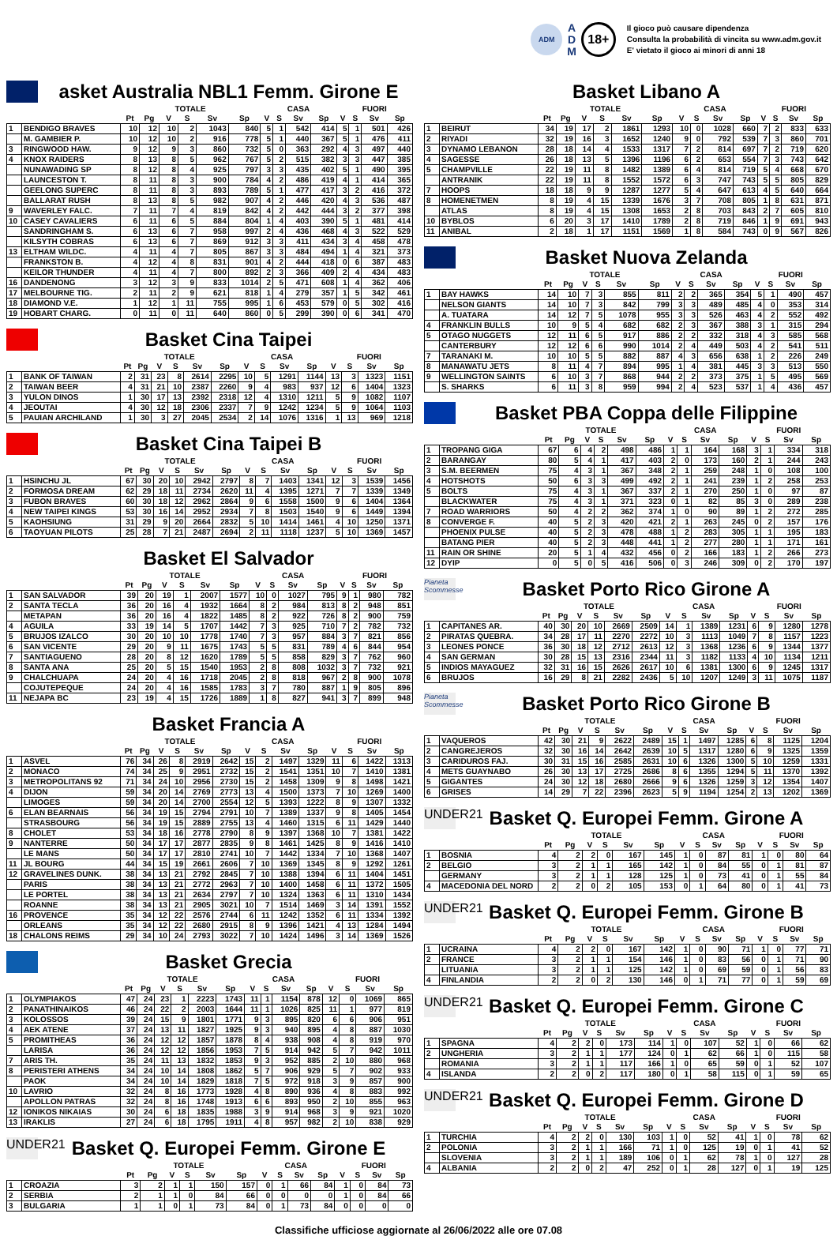ADM
A
D
M
18+
Il gioco può causare dipendenza
Consulta la probabilità di vincita su www.adm.gov.it
E' vietato il gioco ai minori di anni 18
asket Australia NBL1 Femm. Girone E
| | | TOTALE | | | | | | CASA | | | | FUORI | | | |
| --- | --- | --- | --- | --- | --- | --- | --- | --- | --- | --- | --- | --- | --- | --- | --- |
| | | Pt | Pg | V | S | Sv | Sp | V | S | Sv | Sp | V | S | Sv | Sp |
| 1 | BENDIGO BRAVES | 10 | 12 | 10 | 2 | 1043 | 840 | 5 | 1 | 542 | 414 | 5 | 1 | 501 | 426 |
| | M. GAMBIER P. | 10 | 12 | 10 | 2 | 916 | 778 | 5 | 1 | 440 | 367 | 5 | 1 | 476 | 411 |
| 3 | RINGWOOD HAW. | 9 | 12 | 9 | 3 | 860 | 732 | 5 | 0 | 363 | 292 | 4 | 3 | 497 | 440 |
| 4 | KNOX RAIDERS | 8 | 13 | 8 | 5 | 962 | 767 | 5 | 2 | 515 | 382 | 3 | 3 | 447 | 385 |
| | NUNAWADING SP | 8 | 12 | 8 | 4 | 925 | 797 | 3 | 3 | 435 | 402 | 5 | 1 | 490 | 395 |
| | LAUNCESTON T. | 8 | 11 | 8 | 3 | 900 | 784 | 4 | 2 | 486 | 419 | 4 | 1 | 414 | 365 |
| | GEELONG SUPERC | 8 | 11 | 8 | 3 | 893 | 789 | 5 | 1 | 477 | 417 | 3 | 2 | 416 | 372 |
| | BALLARAT RUSH | 8 | 13 | 8 | 5 | 982 | 907 | 4 | 2 | 446 | 420 | 4 | 3 | 536 | 487 |
| 9 | WAVERLEY FALC. | 7 | 11 | 7 | 4 | 819 | 842 | 4 | 2 | 442 | 444 | 3 | 2 | 377 | 398 |
| 10 | CASEY CAVALIERS | 6 | 11 | 6 | 5 | 884 | 804 | 1 | 4 | 403 | 390 | 5 | 1 | 481 | 414 |
| | SANDRINGHAM S. | 6 | 13 | 6 | 7 | 958 | 997 | 2 | 4 | 436 | 468 | 4 | 3 | 522 | 529 |
| | KILSYTH COBRAS | 6 | 13 | 6 | 7 | 869 | 912 | 3 | 3 | 411 | 434 | 3 | 4 | 458 | 478 |
| 13 | ELTHAM WILDC. | 4 | 11 | 4 | 7 | 805 | 867 | 3 | 3 | 484 | 494 | 1 | 4 | 321 | 373 |
| | FRANKSTON B. | 4 | 12 | 4 | 8 | 831 | 901 | 4 | 2 | 444 | 418 | 0 | 6 | 387 | 483 |
| | KEILOR THUNDER | 4 | 11 | 4 | 7 | 800 | 892 | 2 | 3 | 366 | 409 | 2 | 4 | 434 | 483 |
| 16 | DANDENONG | 3 | 12 | 3 | 9 | 833 | 1014 | 2 | 5 | 471 | 608 | 1 | 4 | 362 | 406 |
| 17 | MELBOURNE TIG. | 2 | 11 | 2 | 9 | 621 | 818 | 1 | 4 | 279 | 357 | 1 | 5 | 342 | 461 |
| 18 | DIAMOND V.E. | 1 | 12 | 1 | 11 | 755 | 995 | 1 | 6 | 453 | 579 | 0 | 5 | 302 | 416 |
| 19 | HOBART CHARG. | 0 | 11 | 0 | 11 | 640 | 860 | 0 | 5 | 299 | 390 | 0 | 6 | 341 | 470 |
Basket Cina Taipei
| | | TOTALE | | | | | | CASA | | | | FUORI | | | |
| --- | --- | --- | --- | --- | --- | --- | --- | --- | --- | --- | --- | --- | --- | --- | --- |
| | | Pt | Pg | V | S | Sv | Sp | V | S | Sv | Sp | V | S | Sv | Sp |
| 1 | BANK OF TAIWAN | 2 | 31 | 23 | 8 | 2614 | 2295 | 10 | 5 | 1291 | 1144 | 13 | 3 | 1323 | 1151 |
| 2 | TAIWAN BEER | 4 | 31 | 21 | 10 | 2387 | 2260 | 9 | 4 | 983 | 937 | 12 | 6 | 1404 | 1323 |
| 3 | YULON DINOS | 1 | 30 | 17 | 13 | 2392 | 2318 | 12 | 4 | 1310 | 1211 | 5 | 9 | 1082 | 1107 |
| 4 | JEOUTAI | 4 | 30 | 12 | 18 | 2306 | 2337 | 7 | 9 | 1242 | 1234 | 5 | 9 | 1064 | 1103 |
| 5 | PAUIAN ARCHILAND | 1 | 30 | 3 | 27 | 2045 | 2534 | 2 | 14 | 1076 | 1316 | 1 | 13 | 969 | 1218 |
Basket Cina Taipei B
| | | TOTALE | | | | | | CASA | | | | FUORI | | | |
| --- | --- | --- | --- | --- | --- | --- | --- | --- | --- | --- | --- | --- | --- | --- | --- |
| | | Pt | Pg | V | S | Sv | Sp | V | S | Sv | Sp | V | S | Sv | Sp |
| 1 | HSINCHU JL | 67 | 30 | 20 | 10 | 2942 | 2797 | 8 | 7 | 1403 | 1341 | 12 | 3 | 1539 | 1456 |
| 2 | FORMOSA DREAM | 62 | 29 | 18 | 11 | 2734 | 2620 | 11 | 4 | 1395 | 1271 | 7 | 7 | 1339 | 1349 |
| 3 | FUBON BRAVES | 60 | 30 | 18 | 12 | 2962 | 2864 | 9 | 6 | 1558 | 1500 | 9 | 6 | 1404 | 1364 |
| 4 | NEW TAIPEI KINGS | 53 | 30 | 16 | 14 | 2952 | 2934 | 7 | 8 | 1503 | 1540 | 9 | 6 | 1449 | 1394 |
| 5 | KAOHSIUNG | 31 | 29 | 9 | 20 | 2664 | 2832 | 5 | 10 | 1414 | 1461 | 4 | 10 | 1250 | 1371 |
| 6 | TAOYUAN PILOTS | 25 | 28 | 7 | 21 | 2487 | 2694 | 2 | 11 | 1118 | 1237 | 5 | 10 | 1369 | 1457 |
Basket El Salvador
| | | TOTALE | | | | | | CASA | | | | FUORI | | | |
| --- | --- | --- | --- | --- | --- | --- | --- | --- | --- | --- | --- | --- | --- | --- | --- |
| | | Pt | Pg | V | S | Sv | Sp | V | S | Sv | Sp | V | S | Sv | Sp |
| 1 | SAN SALVADOR | 39 | 20 | 19 | 1 | 2007 | 1577 | 10 | 0 | 1027 | 795 | 9 | 1 | 980 | 782 |
| 2 | SANTA TECLA | 36 | 20 | 16 | 4 | 1932 | 1664 | 8 | 2 | 984 | 813 | 8 | 2 | 948 | 851 |
| | METAPAN | 36 | 20 | 16 | 4 | 1822 | 1485 | 8 | 2 | 922 | 726 | 8 | 2 | 900 | 759 |
| 4 | AGUILA | 33 | 19 | 14 | 5 | 1707 | 1442 | 7 | 3 | 925 | 710 | 7 | 2 | 782 | 732 |
| 5 | BRUJOS IZALCO | 30 | 20 | 10 | 10 | 1778 | 1740 | 7 | 3 | 957 | 884 | 3 | 7 | 821 | 856 |
| 6 | SAN VICENTE | 29 | 20 | 9 | 11 | 1675 | 1743 | 5 | 5 | 831 | 789 | 4 | 6 | 844 | 954 |
| 7 | SANTIAGUENO | 28 | 20 | 8 | 12 | 1620 | 1789 | 5 | 5 | 858 | 829 | 3 | 7 | 762 | 960 |
| 8 | SANTA ANA | 25 | 20 | 5 | 15 | 1540 | 1953 | 2 | 8 | 808 | 1032 | 3 | 7 | 732 | 921 |
| 9 | CHALCHUAPA | 24 | 20 | 4 | 16 | 1718 | 2045 | 2 | 8 | 818 | 967 | 2 | 8 | 900 | 1078 |
| | COJUTEPEQUE | 24 | 20 | 4 | 16 | 1585 | 1783 | 3 | 7 | 780 | 887 | 1 | 9 | 805 | 896 |
| 11 | NEJAPA BC | 23 | 19 | 4 | 15 | 1726 | 1889 | 1 | 8 | 827 | 941 | 3 | 7 | 899 | 948 |
Basket Francia A
| | | TOTALE | | | | | | CASA | | | | FUORI | | | |
| --- | --- | --- | --- | --- | --- | --- | --- | --- | --- | --- | --- | --- | --- | --- | --- |
| | | Pt | Pg | V | S | Sv | Sp | V | S | Sv | Sp | V | S | Sv | Sp |
| 1 | ASVEL | 76 | 34 | 26 | 8 | 2919 | 2642 | 15 | 2 | 1497 | 1329 | 11 | 6 | 1422 | 1313 |
| 2 | MONACO | 74 | 34 | 25 | 9 | 2951 | 2732 | 15 | 2 | 1541 | 1351 | 10 | 7 | 1410 | 1381 |
| 3 | METROPOLITANS 92 | 71 | 34 | 24 | 10 | 2956 | 2730 | 15 | 2 | 1458 | 1309 | 9 | 8 | 1498 | 1421 |
| 4 | DIJON | 59 | 34 | 20 | 14 | 2769 | 2773 | 13 | 4 | 1500 | 1373 | 7 | 10 | 1269 | 1400 |
| | LIMOGES | 59 | 34 | 20 | 14 | 2700 | 2554 | 12 | 5 | 1393 | 1222 | 8 | 9 | 1307 | 1332 |
| 6 | ELAN BEARNAIS | 56 | 34 | 19 | 15 | 2794 | 2791 | 10 | 7 | 1389 | 1337 | 9 | 8 | 1405 | 1454 |
| | STRASBOURG | 56 | 34 | 19 | 15 | 2889 | 2755 | 13 | 4 | 1460 | 1315 | 6 | 11 | 1429 | 1440 |
| 8 | CHOLET | 53 | 34 | 18 | 16 | 2778 | 2790 | 8 | 9 | 1397 | 1368 | 10 | 7 | 1381 | 1422 |
| 9 | NANTERRE | 50 | 34 | 17 | 17 | 2877 | 2835 | 9 | 8 | 1461 | 1425 | 8 | 9 | 1416 | 1410 |
| | LE MANS | 50 | 34 | 17 | 17 | 2810 | 2741 | 10 | 7 | 1442 | 1334 | 7 | 10 | 1368 | 1407 |
| 11 | JL BOURG | 44 | 34 | 15 | 19 | 2661 | 2606 | 7 | 10 | 1369 | 1345 | 8 | 9 | 1292 | 1261 |
| 12 | GRAVELINES DUNK. | 38 | 34 | 13 | 21 | 2792 | 2845 | 7 | 10 | 1388 | 1394 | 6 | 11 | 1404 | 1451 |
| | PARIS | 38 | 34 | 13 | 21 | 2772 | 2963 | 7 | 10 | 1400 | 1458 | 6 | 11 | 1372 | 1505 |
| | LE PORTEL | 38 | 34 | 13 | 21 | 2634 | 2797 | 7 | 10 | 1324 | 1363 | 6 | 11 | 1310 | 1434 |
| | ROANNE | 38 | 34 | 13 | 21 | 2905 | 3021 | 10 | 7 | 1514 | 1469 | 3 | 14 | 1391 | 1552 |
| 16 | PROVENCE | 35 | 34 | 12 | 22 | 2576 | 2744 | 6 | 11 | 1242 | 1352 | 6 | 11 | 1334 | 1392 |
| | ORLEANS | 35 | 34 | 12 | 22 | 2680 | 2915 | 8 | 9 | 1396 | 1421 | 4 | 13 | 1284 | 1494 |
| 18 | CHALONS REIMS | 29 | 34 | 10 | 24 | 2793 | 3022 | 7 | 10 | 1424 | 1496 | 3 | 14 | 1369 | 1526 |
Basket Grecia
| | | TOTALE | | | | | | CASA | | | | FUORI | | | |
| --- | --- | --- | --- | --- | --- | --- | --- | --- | --- | --- | --- | --- | --- | --- | --- |
| | | Pt | Pg | V | S | Sv | Sp | V | S | Sv | Sp | V | S | Sv | Sp |
| 1 | OLYMPIAKOS | 47 | 24 | 23 | 1 | 2223 | 1743 | 11 | 1 | 1154 | 878 | 12 | 0 | 1069 | 865 |
| 2 | PANATHINAIKOS | 46 | 24 | 22 | 2 | 2003 | 1644 | 11 | 1 | 1026 | 825 | 11 | 1 | 977 | 819 |
| 3 | KOLOSSOS | 39 | 24 | 15 | 9 | 1801 | 1771 | 9 | 3 | 895 | 820 | 6 | 6 | 906 | 951 |
| 4 | AEK ATENE | 37 | 24 | 13 | 11 | 1827 | 1925 | 9 | 3 | 940 | 895 | 4 | 8 | 887 | 1030 |
| 5 | PROMITHEAS | 36 | 24 | 12 | 12 | 1857 | 1878 | 8 | 4 | 938 | 908 | 4 | 8 | 919 | 970 |
| | LARISA | 36 | 24 | 12 | 12 | 1856 | 1953 | 7 | 5 | 914 | 942 | 5 | 7 | 942 | 1011 |
| 7 | ARIS TH. | 35 | 24 | 11 | 13 | 1832 | 1853 | 9 | 3 | 952 | 885 | 2 | 10 | 880 | 968 |
| 8 | PERISTERI ATHENS | 34 | 24 | 10 | 14 | 1808 | 1862 | 5 | 7 | 906 | 929 | 5 | 7 | 902 | 933 |
| | PAOK | 34 | 24 | 10 | 14 | 1829 | 1818 | 7 | 5 | 972 | 918 | 3 | 9 | 857 | 900 |
| 10 | LAVRIO | 32 | 24 | 8 | 16 | 1773 | 1928 | 4 | 8 | 890 | 936 | 4 | 8 | 883 | 992 |
| | APOLLON PATRAS | 32 | 24 | 8 | 16 | 1748 | 1913 | 6 | 6 | 893 | 950 | 2 | 10 | 855 | 963 |
| 12 | IONIKOS NIKAIAS | 30 | 24 | 6 | 18 | 1835 | 1988 | 3 | 9 | 914 | 968 | 3 | 9 | 921 | 1020 |
| 13 | IRAKLIS | 27 | 24 | 6 | 18 | 1795 | 1911 | 4 | 8 | 957 | 982 | 2 | 10 | 838 | 929 |
UNDER21
Basket Q. Europei Femm. Girone E
| | | TOTALE | | | | | | CASA | | | | FUORI | | | |
| --- | --- | --- | --- | --- | --- | --- | --- | --- | --- | --- | --- | --- | --- | --- | --- |
| | | Pt | Pg | V | S | Sv | Sp | V | S | Sv | Sp | V | S | Sv | Sp |
| 1 | CROAZIA | 3 | 2 | 1 | 1 | 150 | 157 | 0 | 1 | 66 | 84 | 1 | 0 | 84 | 73 |
| 2 | SERBIA | 2 | 1 | 1 | 0 | 84 | 66 | 0 | 0 | 0 | 0 | 1 | 0 | 84 | 66 |
| 3 | BULGARIA | 1 | 1 | 0 | 1 | 73 | 84 | 0 | 1 | 73 | 84 | 0 | 0 | 0 | 0 |
Basket Libano A
| | | TOTALE | | | | | | CASA | | | | FUORI | | | |
| --- | --- | --- | --- | --- | --- | --- | --- | --- | --- | --- | --- | --- | --- | --- | --- |
| | | Pt | Pg | V | S | Sv | Sp | V | S | Sv | Sp | V | S | Sv | Sp |
| 1 | BEIRUT | 34 | 19 | 17 | 2 | 1861 | 1293 | 10 | 0 | 1028 | 660 | 7 | 2 | 833 | 633 |
| 2 | RIYADI | 32 | 19 | 16 | 3 | 1652 | 1240 | 9 | 0 | 792 | 539 | 7 | 3 | 860 | 701 |
| 3 | DYNAMO LEBANON | 28 | 18 | 14 | 4 | 1533 | 1317 | 7 | 2 | 814 | 697 | 7 | 2 | 719 | 620 |
| 4 | SAGESSE | 26 | 18 | 13 | 5 | 1396 | 1196 | 6 | 2 | 653 | 554 | 7 | 3 | 743 | 642 |
| 5 | CHAMPVILLE | 22 | 19 | 11 | 8 | 1482 | 1389 | 6 | 4 | 814 | 719 | 5 | 4 | 668 | 670 |
| | ANTRANIK | 22 | 19 | 11 | 8 | 1552 | 1572 | 6 | 3 | 747 | 743 | 5 | 5 | 805 | 829 |
| 7 | HOOPS | 18 | 18 | 9 | 9 | 1287 | 1277 | 5 | 4 | 647 | 613 | 4 | 5 | 640 | 664 |
| 8 | HOMENETMEN | 8 | 19 | 4 | 15 | 1339 | 1676 | 3 | 7 | 708 | 805 | 1 | 8 | 631 | 871 |
| | ATLAS | 8 | 19 | 4 | 15 | 1308 | 1653 | 2 | 8 | 703 | 843 | 2 | 7 | 605 | 810 |
| 10 | BYBLOS | 6 | 20 | 3 | 17 | 1410 | 1789 | 2 | 8 | 719 | 846 | 1 | 9 | 691 | 943 |
| 11 | ANIBAL | 2 | 18 | 1 | 17 | 1151 | 1569 | 1 | 8 | 584 | 743 | 0 | 9 | 567 | 826 |
Basket Nuova Zelanda
| | | TOTALE | | | | | | CASA | | | | FUORI | | | |
| --- | --- | --- | --- | --- | --- | --- | --- | --- | --- | --- | --- | --- | --- | --- | --- |
| | | Pt | Pg | V | S | Sv | Sp | V | S | Sv | Sp | V | S | Sv | Sp |
| 1 | BAY HAWKS | 14 | 10 | 7 | 3 | 855 | 811 | 2 | 2 | 365 | 354 | 5 | 1 | 490 | 457 |
| | NELSON GIANTS | 14 | 10 | 7 | 3 | 842 | 799 | 3 | 3 | 489 | 485 | 4 | 0 | 353 | 314 |
| | A. TUATARA | 14 | 12 | 7 | 5 | 1078 | 955 | 3 | 3 | 526 | 463 | 4 | 2 | 552 | 492 |
| 4 | FRANKLIN BULLS | 10 | 9 | 5 | 4 | 682 | 682 | 2 | 3 | 367 | 388 | 3 | 1 | 315 | 294 |
| 5 | OTAGO NUGGETS | 12 | 11 | 6 | 5 | 917 | 886 | 2 | 2 | 332 | 318 | 4 | 3 | 585 | 568 |
| | CANTERBURY | 12 | 12 | 6 | 6 | 990 | 1014 | 2 | 4 | 449 | 503 | 4 | 2 | 541 | 511 |
| 7 | TARANAKI M. | 10 | 10 | 5 | 5 | 882 | 887 | 4 | 3 | 656 | 638 | 1 | 2 | 226 | 249 |
| 8 | MANAWATU JETS | 8 | 11 | 4 | 7 | 894 | 995 | 1 | 4 | 381 | 445 | 3 | 3 | 513 | 550 |
| 9 | WELLINGTON SAINTS | 6 | 10 | 3 | 7 | 868 | 944 | 2 | 2 | 373 | 375 | 1 | 5 | 495 | 569 |
| | S. SHARKS | 6 | 11 | 3 | 8 | 959 | 994 | 2 | 4 | 523 | 537 | 1 | 4 | 436 | 457 |
Basket PBA Coppa delle Filippine
| | | TOTALE | | | | | | CASA | | | | FUORI | | | |
| --- | --- | --- | --- | --- | --- | --- | --- | --- | --- | --- | --- | --- | --- | --- | --- |
| | | Pt | Pg | V | S | Sv | Sp | V | S | Sv | Sp | V | S | Sv | Sp |
| 1 | TROPANG GIGA | 67 | 6 | 4 | 2 | 498 | 486 | 1 | 1 | 164 | 168 | 3 | 1 | 334 | 318 |
| 2 | BARANGAY | 80 | 5 | 4 | 1 | 417 | 403 | 2 | 0 | 173 | 160 | 2 | 1 | 244 | 243 |
| 3 | S.M. BEERMEN | 75 | 4 | 3 | 1 | 367 | 348 | 2 | 1 | 259 | 248 | 1 | 0 | 108 | 100 |
| 4 | HOTSHOTS | 50 | 6 | 3 | 3 | 499 | 492 | 2 | 1 | 241 | 239 | 1 | 2 | 258 | 253 |
| 5 | BOLTS | 75 | 4 | 3 | 1 | 367 | 337 | 2 | 1 | 270 | 250 | 1 | 0 | 97 | 87 |
| | BLACKWATER | 75 | 4 | 3 | 1 | 371 | 323 | 0 | 1 | 82 | 85 | 3 | 0 | 289 | 238 |
| 7 | ROAD WARRIORS | 50 | 4 | 2 | 2 | 362 | 374 | 1 | 0 | 90 | 89 | 1 | 2 | 272 | 285 |
| 8 | CONVERGE F. | 40 | 5 | 2 | 3 | 420 | 421 | 2 | 1 | 263 | 245 | 0 | 2 | 157 | 176 |
| | PHOENIX PULSE | 40 | 5 | 2 | 3 | 478 | 488 | 1 | 2 | 283 | 305 | 1 | 1 | 195 | 183 |
| | BATANG PIER | 40 | 5 | 2 | 3 | 448 | 441 | 1 | 2 | 277 | 280 | 1 | 1 | 171 | 161 |
| 11 | RAIN OR SHINE | 20 | 5 | 1 | 4 | 432 | 456 | 0 | 2 | 166 | 183 | 1 | 2 | 266 | 273 |
| 12 | DYIP | 0 | 5 | 0 | 5 | 416 | 506 | 0 | 3 | 246 | 309 | 0 | 2 | 170 | 197 |
Pianeta Scommesse
Basket Porto Rico Girone A
| | | TOTALE | | | | | | CASA | | | | FUORI | | | |
| --- | --- | --- | --- | --- | --- | --- | --- | --- | --- | --- | --- | --- | --- | --- | --- |
| | | Pt | Pg | V | S | Sv | Sp | V | S | Sv | Sp | V | S | Sv | Sp |
| 1 | CAPITANES AR. | 40 | 30 | 20 | 10 | 2669 | 2509 | 14 | 1 | 1389 | 1231 | 6 | 9 | 1280 | 1278 |
| 2 | PIRATAS QUEBRA. | 34 | 28 | 17 | 11 | 2270 | 2272 | 10 | 3 | 1113 | 1049 | 7 | 8 | 1157 | 1223 |
| 3 | LEONES PONCE | 36 | 30 | 18 | 12 | 2712 | 2613 | 12 | 3 | 1368 | 1236 | 6 | 9 | 1344 | 1377 |
| 4 | SAN GERMAN | 30 | 28 | 15 | 13 | 2316 | 2344 | 11 | 3 | 1182 | 1133 | 4 | 10 | 1134 | 1211 |
| 5 | INDIOS MAYAGUEZ | 32 | 31 | 16 | 15 | 2626 | 2617 | 10 | 6 | 1381 | 1300 | 6 | 9 | 1245 | 1317 |
| 6 | BRUJOS | 16 | 29 | 8 | 21 | 2282 | 2436 | 5 | 10 | 1207 | 1249 | 3 | 11 | 1075 | 1187 |
Pianeta Scommesse
Basket Porto Rico Girone B
| | | TOTALE | | | | | | CASA | | | | FUORI | | | |
| --- | --- | --- | --- | --- | --- | --- | --- | --- | --- | --- | --- | --- | --- | --- | --- |
| | | Pt | Pg | V | S | Sv | Sp | V | S | Sv | Sp | V | S | Sv | Sp |
| 1 | VAQUEROS | 42 | 30 | 21 | 9 | 2622 | 2489 | 15 | 1 | 1497 | 1285 | 6 | 8 | 1125 | 1204 |
| 2 | CANGREJEROS | 32 | 30 | 16 | 14 | 2642 | 2639 | 10 | 5 | 1317 | 1280 | 6 | 9 | 1325 | 1359 |
| 3 | CARIDUROS FAJ. | 30 | 31 | 15 | 16 | 2585 | 2631 | 10 | 6 | 1326 | 1300 | 5 | 10 | 1259 | 1331 |
| 4 | METS GUAYNABO | 26 | 30 | 13 | 17 | 2725 | 2686 | 8 | 6 | 1355 | 1294 | 5 | 11 | 1370 | 1392 |
| 5 | GIGANTES | 24 | 30 | 12 | 18 | 2680 | 2666 | 9 | 6 | 1326 | 1259 | 3 | 12 | 1354 | 1407 |
| 6 | GRISES | 14 | 29 | 7 | 22 | 2396 | 2623 | 5 | 9 | 1194 | 1254 | 2 | 13 | 1202 | 1369 |
UNDER21
Basket Q. Europei Femm. Girone A
| | | TOTALE | | | | | | CASA | | | | FUORI | | | |
| --- | --- | --- | --- | --- | --- | --- | --- | --- | --- | --- | --- | --- | --- | --- | --- |
| | | Pt | Pg | V | S | Sv | Sp | V | S | Sv | Sp | V | S | Sv | Sp |
| 1 | BOSNIA | 4 | 2 | 2 | 0 | 167 | 145 | 1 | 0 | 87 | 81 | 1 | 0 | 80 | 64 |
| 2 | BELGIO | 3 | 2 | 1 | 1 | 165 | 142 | 1 | 0 | 84 | 55 | 0 | 1 | 81 | 87 |
| | GERMANY | 3 | 2 | 1 | 1 | 128 | 125 | 1 | 0 | 73 | 41 | 0 | 1 | 55 | 84 |
| 4 | MACEDONIA DEL NORD | 2 | 2 | 0 | 2 | 105 | 153 | 0 | 1 | 64 | 80 | 0 | 1 | 41 | 73 |
UNDER21
Basket Q. Europei Femm. Girone B
| | | TOTALE | | | | | | CASA | | | | FUORI | | | |
| --- | --- | --- | --- | --- | --- | --- | --- | --- | --- | --- | --- | --- | --- | --- | --- |
| | | Pt | Pg | V | S | Sv | Sp | V | S | Sv | Sp | V | S | Sv | Sp |
| 1 | UCRAINA | 4 | 2 | 2 | 0 | 167 | 142 | 1 | 0 | 90 | 71 | 1 | 0 | 77 | 71 |
| 2 | FRANCE | 3 | 2 | 1 | 1 | 154 | 146 | 1 | 0 | 83 | 56 | 0 | 1 | 71 | 90 |
| | LITUANIA | 3 | 2 | 1 | 1 | 125 | 142 | 1 | 0 | 69 | 59 | 0 | 1 | 56 | 83 |
| 4 | FINLANDIA | 2 | 2 | 0 | 2 | 130 | 146 | 0 | 1 | 71 | 77 | 0 | 1 | 59 | 69 |
UNDER21
Basket Q. Europei Femm. Girone C
| | | TOTALE | | | | | | CASA | | | | FUORI | | | |
| --- | --- | --- | --- | --- | --- | --- | --- | --- | --- | --- | --- | --- | --- | --- | --- |
| | | Pt | Pg | V | S | Sv | Sp | V | S | Sv | Sp | V | S | Sv | Sp |
| 1 | SPAGNA | 4 | 2 | 2 | 0 | 173 | 114 | 1 | 0 | 107 | 52 | 1 | 0 | 66 | 62 |
| 2 | UNGHERIA | 3 | 2 | 1 | 1 | 177 | 124 | 0 | 1 | 62 | 66 | 1 | 0 | 115 | 58 |
| | ROMANIA | 3 | 2 | 1 | 1 | 117 | 166 | 1 | 0 | 65 | 59 | 0 | 1 | 52 | 107 |
| 4 | ISLANDA | 2 | 2 | 0 | 2 | 117 | 180 | 0 | 1 | 58 | 115 | 0 | 1 | 59 | 65 |
UNDER21
Basket Q. Europei Femm. Girone D
| | | TOTALE | | | | | | CASA | | | | FUORI | | | |
| --- | --- | --- | --- | --- | --- | --- | --- | --- | --- | --- | --- | --- | --- | --- | --- |
| | | Pt | Pg | V | S | Sv | Sp | V | S | Sv | Sp | V | S | Sv | Sp |
| 1 | TURCHIA | 4 | 2 | 2 | 0 | 130 | 103 | 1 | 0 | 52 | 41 | 1 | 0 | 78 | 62 |
| 2 | POLONIA | 3 | 2 | 1 | 1 | 166 | 71 | 1 | 0 | 125 | 19 | 0 | 1 | 41 | 52 |
| | SLOVENIA | 3 | 2 | 1 | 1 | 189 | 106 | 0 | 1 | 62 | 78 | 1 | 0 | 127 | 28 |
| 4 | ALBANIA | 2 | 2 | 0 | 2 | 47 | 252 | 0 | 1 | 28 | 127 | 0 | 1 | 19 | 125 |
Classifiche ufficiose aggiornate al 26/06/2022 alle ore 07.08